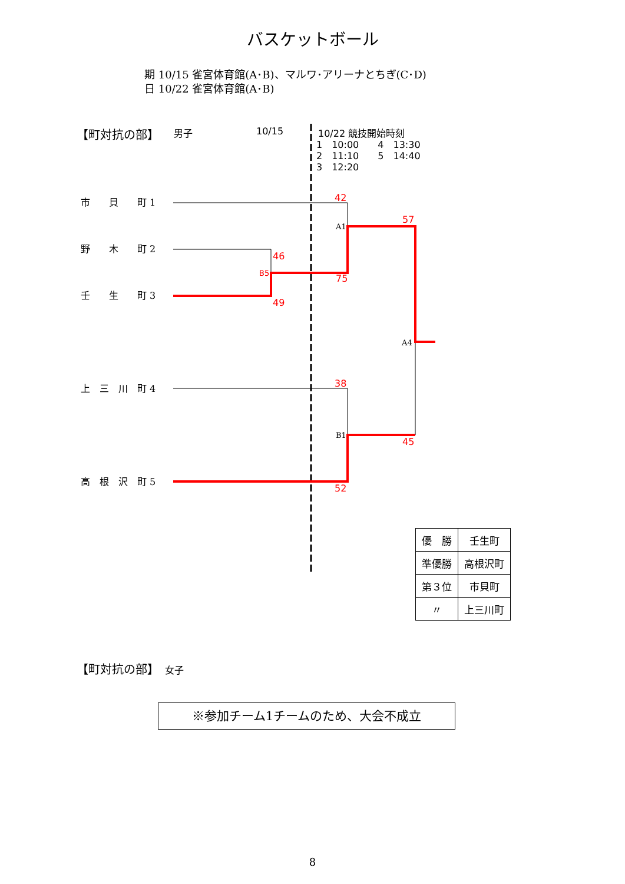42
57
46
B5
75
49
38
45
52
A1
A4
B1
バスケットボール
期 10/15 雀宮体育館(A･B)、マルワ･アリーナとちぎ(C･D)
日 10/22 雀宮体育館(A･B)
【町対抗の部】 男子 10/15 10/22 競技開始時刻
1　10:00　　4　13:30
2　11:10　　5　14:40
3　12:20
市　　貝　　町 1
野　　木　　町 2
壬　　生　　町 3
上　三　川　町 4
高　根　沢　町 5
| 優 勝 | 壬生町 |
| 準優勝 | 高根沢町 |
| 第３位 | 市貝町 |
| 〃 | 上三川町 |
【町対抗の部】　女子
※参加チーム1チームのため、大会不成立
8